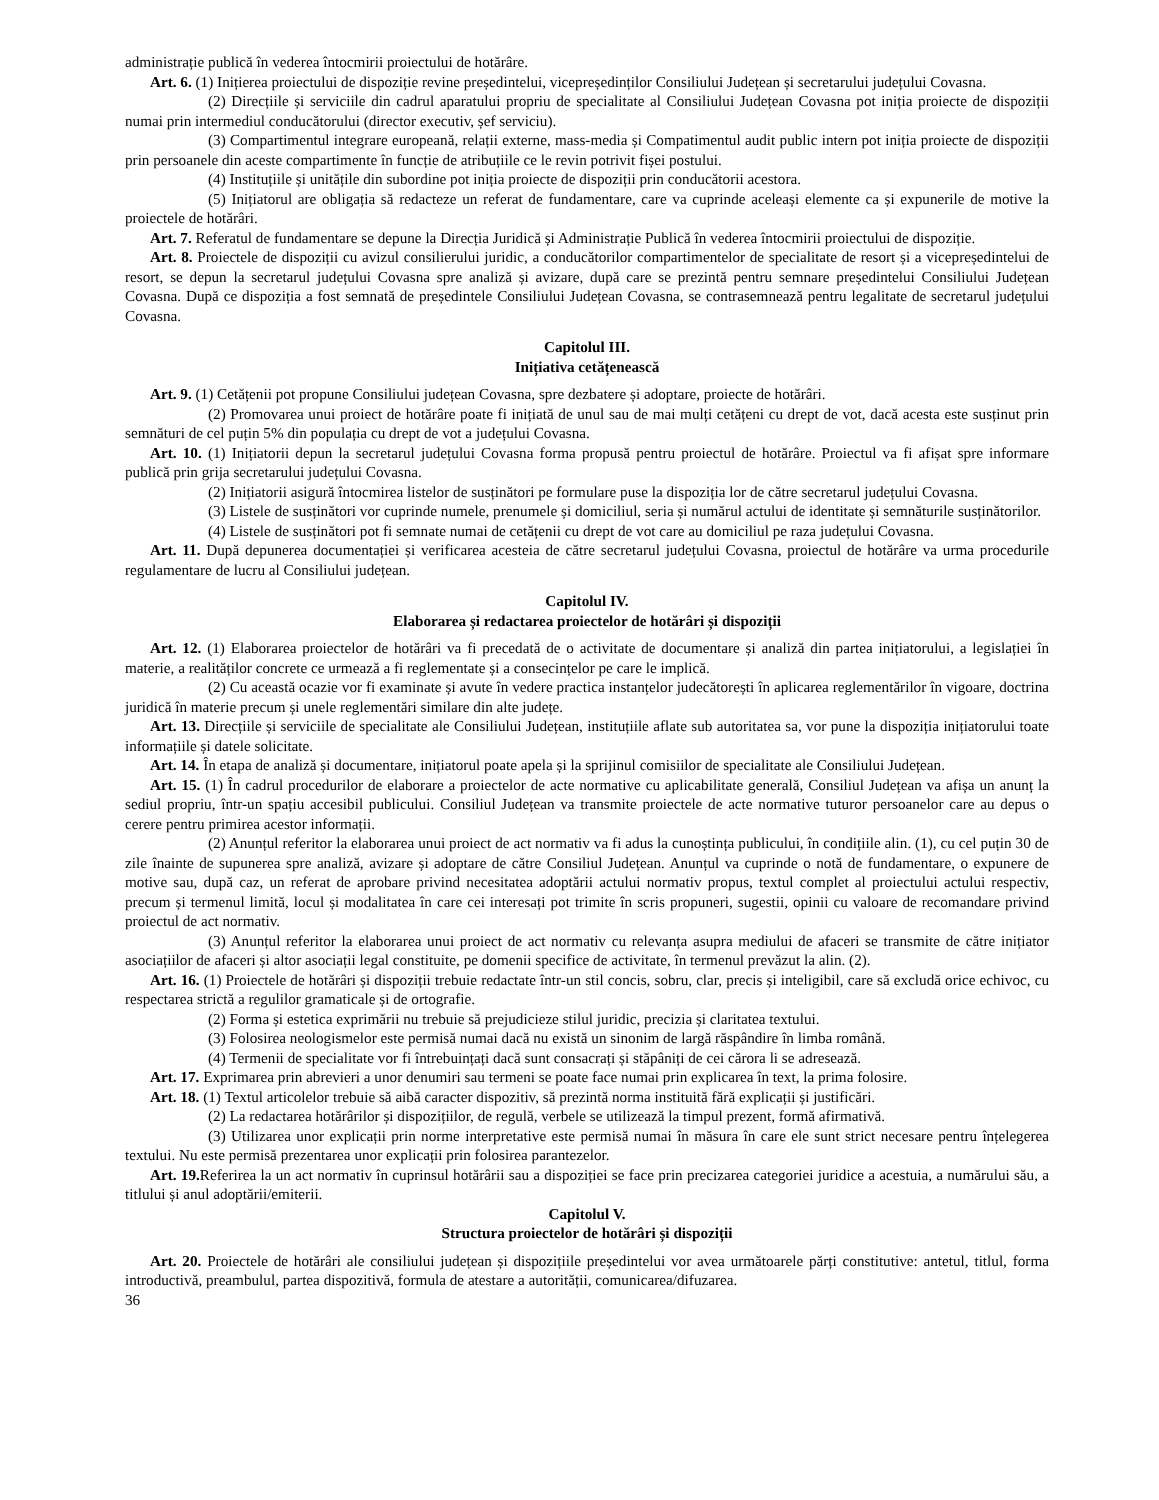administrație publică în vederea întocmirii proiectului de hotărâre.
Art. 6. (1) Inițierea proiectului de dispoziție revine președintelui, vicepreședinților Consiliului Județean și secretarului județului Covasna.
(2) Direcțiile și serviciile din cadrul aparatului propriu de specialitate al Consiliului Județean Covasna pot iniția proiecte de dispoziții numai prin intermediul conducătorului (director executiv, șef serviciu).
(3) Compartimentul integrare europeană, relații externe, mass-media și Compatimentul audit public intern pot iniția proiecte de dispoziții prin persoanele din aceste compartimente în funcție de atribuțiile ce le revin potrivit fișei postului.
(4) Instituțiile și unitățile din subordine pot iniția proiecte de dispoziții prin conducătorii acestora.
(5) Inițiatorul are obligația să redacteze un referat de fundamentare, care va cuprinde aceleași elemente ca și expunerile de motive la proiectele de hotărâri.
Art. 7. Referatul de fundamentare se depune la Direcția Juridică și Administrație Publică în vederea întocmirii proiectului de dispoziție.
Art. 8. Proiectele de dispoziții cu avizul consilierului juridic, a conducătorilor compartimentelor de specialitate de resort și a vicepreședintelui de resort, se depun la secretarul județului Covasna spre analiză și avizare, după care se prezintă pentru semnare președintelui Consiliului Județean Covasna. După ce dispoziția a fost semnată de președintele Consiliului Județean Covasna, se contrasemnează pentru legalitate de secretarul județului Covasna.
Capitolul III.
Inițiativa cetățenească
Art. 9. (1) Cetățenii pot propune Consiliului județean Covasna, spre dezbatere și adoptare, proiecte de hotărâri.
(2) Promovarea unui proiect de hotărâre poate fi inițiată de unul sau de mai mulți cetățeni cu drept de vot, dacă acesta este susținut prin semnături de cel puțin 5% din populația cu drept de vot a județului Covasna.
Art. 10. (1) Inițiatorii depun la secretarul județului Covasna forma propusă pentru proiectul de hotărâre. Proiectul va fi afișat spre informare publică prin grija secretarului județului Covasna.
(2) Inițiatorii asigură întocmirea listelor de susținători pe formulare puse la dispoziția lor de către secretarul județului Covasna.
(3) Listele de susținători vor cuprinde numele, prenumele și domiciliul, seria și numărul actului de identitate și semnăturile susținătorilor.
(4) Listele de susținători pot fi semnate numai de cetățenii cu drept de vot care au domiciliul pe raza județului Covasna.
Art. 11. După depunerea documentației și verificarea acesteia de către secretarul județului Covasna, proiectul de hotărâre va urma procedurile regulamentare de lucru al Consiliului județean.
Capitolul IV.
Elaborarea și redactarea proiectelor de hotărâri și dispoziții
Art. 12. (1) Elaborarea proiectelor de hotărâri va fi precedată de o activitate de documentare și analiză din partea inițiatorului, a legislației în materie, a realităților concrete ce urmează a fi reglementate și a consecințelor pe care le implică.
(2) Cu această ocazie vor fi examinate și avute în vedere practica instanțelor judecătorești în aplicarea reglementărilor în vigoare, doctrina juridică în materie precum și unele reglementări similare din alte județe.
Art. 13. Direcțiile și serviciile de specialitate ale Consiliului Județean, instituțiile aflate sub autoritatea sa, vor pune la dispoziția inițiatorului toate informațiile și datele solicitate.
Art. 14. În etapa de analiză și documentare, inițiatorul poate apela și la sprijinul comisiilor de specialitate ale Consiliului Județean.
Art. 15. (1) În cadrul procedurilor de elaborare a proiectelor de acte normative cu aplicabilitate generală, Consiliul Județean va afișa un anunț la sediul propriu, într-un spațiu accesibil publicului. Consiliul Județean va transmite proiectele de acte normative tuturor persoanelor care au depus o cerere pentru primirea acestor informații.
(2) Anunțul referitor la elaborarea unui proiect de act normativ va fi adus la cunoștința publicului, în condițiile alin. (1), cu cel puțin 30 de zile înainte de supunerea spre analiză, avizare și adoptare de către Consiliul Județean. Anunțul va cuprinde o notă de fundamentare, o expunere de motive sau, după caz, un referat de aprobare privind necesitatea adoptării actului normativ propus, textul complet al proiectului actului respectiv, precum și termenul limită, locul și modalitatea în care cei interesați pot trimite în scris propuneri, sugestii, opinii cu valoare de recomandare privind proiectul de act normativ.
(3) Anunțul referitor la elaborarea unui proiect de act normativ cu relevanța asupra mediului de afaceri se transmite de către inițiator asociațiilor de afaceri și altor asociații legal constituite, pe domenii specifice de activitate, în termenul prevăzut la alin. (2).
Art. 16. (1) Proiectele de hotărâri și dispoziții trebuie redactate într-un stil concis, sobru, clar, precis și inteligibil, care să excludă orice echivoc, cu respectarea strictă a regulilor gramaticale și de ortografie.
(2) Forma și estetica exprimării nu trebuie să prejudicieze stilul juridic, precizia și claritatea textului.
(3) Folosirea neologismelor este permisă numai dacă nu există un sinonim de largă răspândire în limba română.
(4) Termenii de specialitate vor fi întrebuințați dacă sunt consacrați și stăpâniți de cei cărora li se adresează.
Art. 17. Exprimarea prin abrevieri a unor denumiri sau termeni se poate face numai prin explicarea în text, la prima folosire.
Art. 18. (1) Textul articolelor trebuie să aibă caracter dispozitiv, să prezintă norma instituită fără explicații și justificări.
(2) La redactarea hotărârilor și dispozițiilor, de regulă, verbele se utilizează la timpul prezent, formă afirmativă.
(3) Utilizarea unor explicații prin norme interpretative este permisă numai în măsura în care ele sunt strict necesare pentru înțelegerea textului. Nu este permisă prezentarea unor explicații prin folosirea parantezelor.
Art. 19. Referirea la un act normativ în cuprinsul hotărârii sau a dispoziției se face prin precizarea categoriei juridice a acestuia, a numărului său, a titlului și anul adoptării/emiterii.
Capitolul V.
Structura proiectelor de hotărâri și dispoziții
Art. 20. Proiectele de hotărâri ale consiliului județean și dispozițiile președintelui vor avea următoarele părți constitutive: antetul, titlul, forma introductivă, preambulul, partea dispozitivă, formula de atestare a autorității, comunicarea/difuzarea.
36